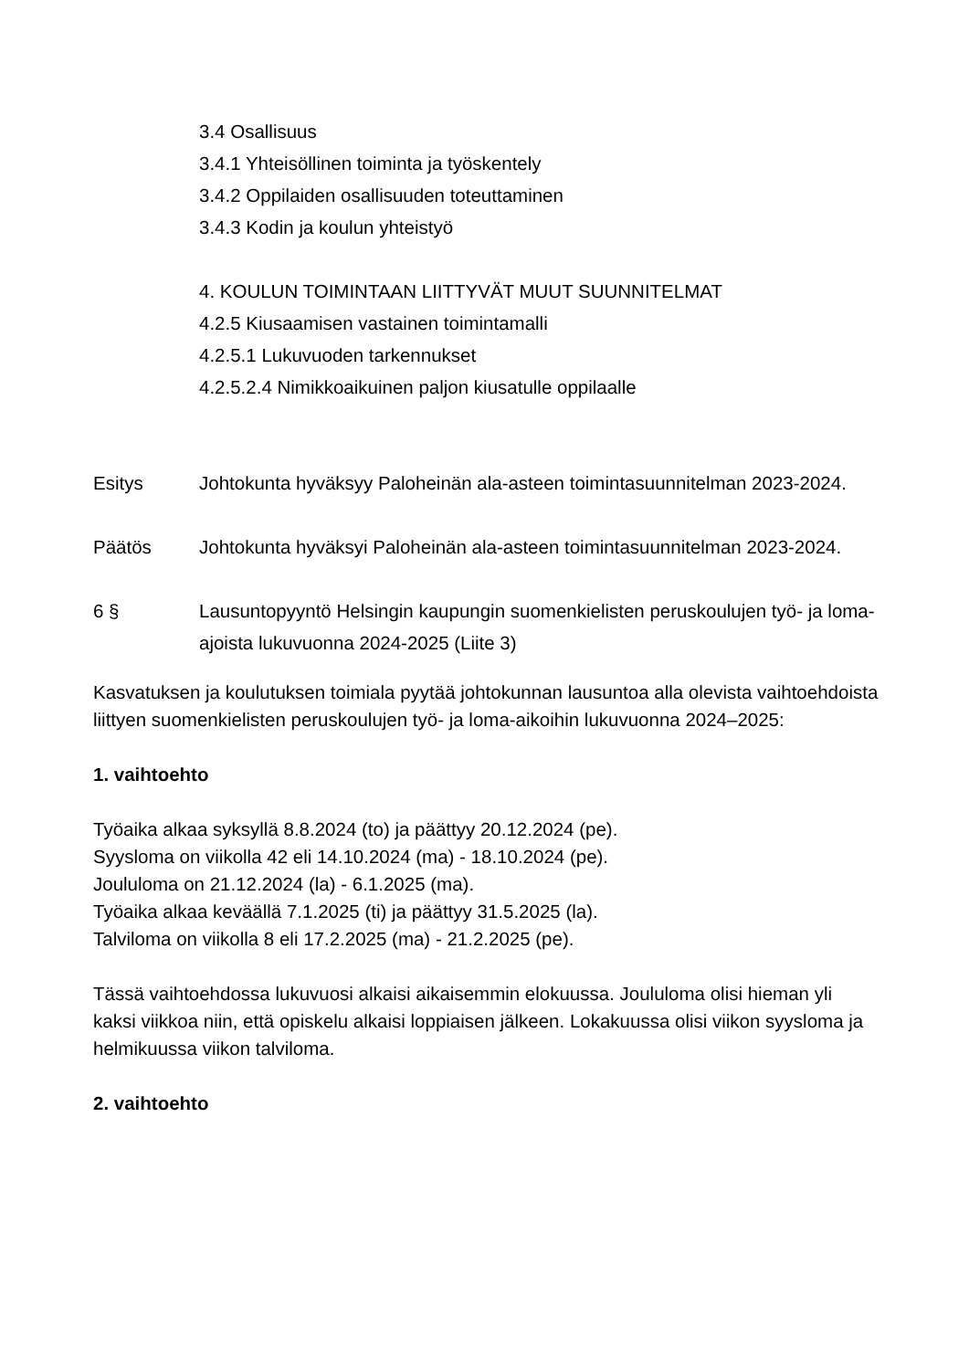3.4 Osallisuus
3.4.1 Yhteisöllinen toiminta ja työskentely
3.4.2 Oppilaiden osallisuuden toteuttaminen
3.4.3 Kodin ja koulun yhteistyö
4. KOULUN TOIMINTAAN LIITTYVÄT MUUT SUUNNITELMAT
4.2.5 Kiusaamisen vastainen toimintamalli
4.2.5.1 Lukuvuoden tarkennukset
4.2.5.2.4 Nimikkoaikuinen paljon kiusatulle oppilaalle
Esitys Johtokunta hyväksyy Paloheinän ala-asteen toimintasuunnitelman 2023-2024.
Päätös Johtokunta hyväksyi Paloheinän ala-asteen toimintasuunnitelman 2023-2024.
6 § Lausuntopyyntö Helsingin kaupungin suomenkielisten peruskoulujen työ- ja loma-ajoista lukuvuonna 2024-2025 (Liite 3)
Kasvatuksen ja koulutuksen toimiala pyytää johtokunnan lausuntoa alla olevista vaihtoehdoista liittyen suomenkielisten peruskoulujen työ- ja loma-aikoihin lukuvuonna 2024–2025:
1. vaihtoehto
Työaika alkaa syksyllä 8.8.2024 (to) ja päättyy 20.12.2024 (pe).
Syysloma on viikolla 42 eli 14.10.2024 (ma) - 18.10.2024 (pe).
Joululoma on 21.12.2024 (la) - 6.1.2025 (ma).
Työaika alkaa keväällä 7.1.2025 (ti) ja päättyy 31.5.2025 (la).
Talviloma on viikolla 8 eli 17.2.2025 (ma) - 21.2.2025 (pe).
Tässä vaihtoehdossa lukuvuosi alkaisi aikaisemmin elokuussa. Joululoma olisi hieman yli kaksi viikkoa niin, että opiskelu alkaisi loppiaisen jälkeen. Lokakuussa olisi viikon syysloma ja helmikuussa viikon talviloma.
2. vaihtoehto